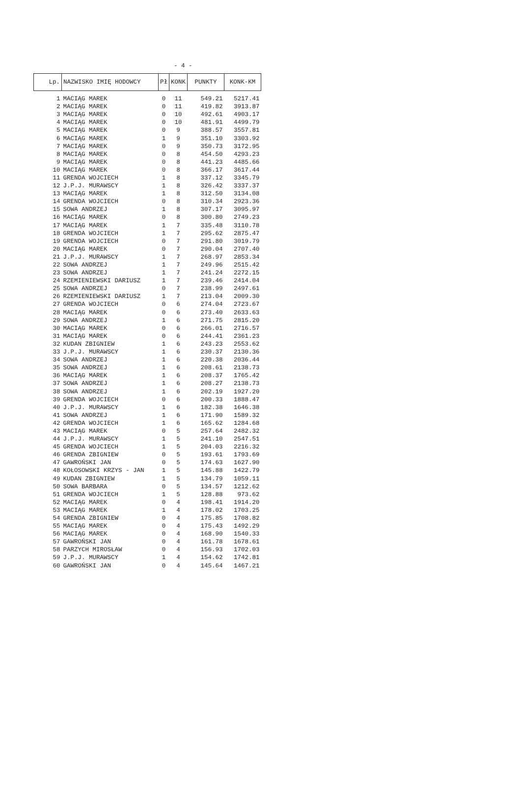- 4 -
| Lp. | NAZWISKO IMIĘ HODOWCY | Pł | KONK | PUNKTY | KONK-KM |
| --- | --- | --- | --- | --- | --- |
| 1 | MACIĄG MAREK | 0 | 11 | 549.21 | 5217.41 |
| 2 | MACIĄG MAREK | 0 | 11 | 419.82 | 3913.87 |
| 3 | MACIĄG MAREK | 0 | 10 | 492.61 | 4903.17 |
| 4 | MACIĄG MAREK | 0 | 10 | 481.91 | 4499.79 |
| 5 | MACIĄG MAREK | 0 | 9 | 388.57 | 3557.81 |
| 6 | MACIĄG MAREK | 1 | 9 | 351.10 | 3303.92 |
| 7 | MACIĄG MAREK | 0 | 9 | 350.73 | 3172.95 |
| 8 | MACIĄG MAREK | 0 | 8 | 454.50 | 4293.23 |
| 9 | MACIĄG MAREK | 0 | 8 | 441.23 | 4485.66 |
| 10 | MACIĄG MAREK | 0 | 8 | 366.17 | 3617.44 |
| 11 | GRENDA WOJCIECH | 1 | 8 | 337.12 | 3345.79 |
| 12 | J.P.J. MURAWSCY | 1 | 8 | 326.42 | 3337.37 |
| 13 | MACIĄG MAREK | 1 | 8 | 312.50 | 3134.08 |
| 14 | GRENDA WOJCIECH | 0 | 8 | 310.34 | 2923.36 |
| 15 | SOWA ANDRZEJ | 1 | 8 | 307.17 | 3095.97 |
| 16 | MACIĄG MAREK | 0 | 8 | 300.80 | 2749.23 |
| 17 | MACIĄG MAREK | 1 | 7 | 335.48 | 3110.78 |
| 18 | GRENDA WOJCIECH | 1 | 7 | 295.62 | 2875.47 |
| 19 | GRENDA WOJCIECH | 0 | 7 | 291.80 | 3019.79 |
| 20 | MACIĄG MAREK | 0 | 7 | 290.04 | 2707.40 |
| 21 | J.P.J. MURAWSCY | 1 | 7 | 268.97 | 2853.34 |
| 22 | SOWA ANDRZEJ | 1 | 7 | 249.96 | 2515.42 |
| 23 | SOWA ANDRZEJ | 1 | 7 | 241.24 | 2272.15 |
| 24 | RZEMIENIEWSKI DARIUSZ | 1 | 7 | 239.46 | 2414.04 |
| 25 | SOWA ANDRZEJ | 0 | 7 | 238.99 | 2497.61 |
| 26 | RZEMIENIEWSKI DARIUSZ | 1 | 7 | 213.04 | 2009.30 |
| 27 | GRENDA WOJCIECH | 0 | 6 | 274.04 | 2723.67 |
| 28 | MACIĄG MAREK | 0 | 6 | 273.40 | 2633.63 |
| 29 | SOWA ANDRZEJ | 1 | 6 | 271.75 | 2815.20 |
| 30 | MACIĄG MAREK | 0 | 6 | 266.01 | 2716.57 |
| 31 | MACIĄG MAREK | 0 | 6 | 244.41 | 2361.23 |
| 32 | KUDAN ZBIGNIEW | 1 | 6 | 243.23 | 2553.62 |
| 33 | J.P.J. MURAWSCY | 1 | 6 | 230.37 | 2130.36 |
| 34 | SOWA ANDRZEJ | 1 | 6 | 220.38 | 2036.44 |
| 35 | SOWA ANDRZEJ | 1 | 6 | 208.61 | 2138.73 |
| 36 | MACIĄG MAREK | 1 | 6 | 208.37 | 1765.42 |
| 37 | SOWA ANDRZEJ | 1 | 6 | 208.27 | 2138.73 |
| 38 | SOWA ANDRZEJ | 1 | 6 | 202.19 | 1927.20 |
| 39 | GRENDA WOJCIECH | 0 | 6 | 200.33 | 1888.47 |
| 40 | J.P.J. MURAWSCY | 1 | 6 | 182.38 | 1646.38 |
| 41 | SOWA ANDRZEJ | 1 | 6 | 171.90 | 1589.32 |
| 42 | GRENDA WOJCIECH | 1 | 6 | 165.62 | 1284.68 |
| 43 | MACIĄG MAREK | 0 | 5 | 257.64 | 2482.32 |
| 44 | J.P.J. MURAWSCY | 1 | 5 | 241.10 | 2547.51 |
| 45 | GRENDA WOJCIECH | 1 | 5 | 204.03 | 2216.32 |
| 46 | GRENDA ZBIGNIEW | 0 | 5 | 193.61 | 1793.69 |
| 47 | GAWROŃSKI JAN | 0 | 5 | 174.63 | 1627.90 |
| 48 | KOŁOSOWSKI KRZYS - JAN | 1 | 5 | 145.88 | 1422.79 |
| 49 | KUDAN ZBIGNIEW | 1 | 5 | 134.79 | 1059.11 |
| 50 | SOWA BARBARA | 0 | 5 | 134.57 | 1212.62 |
| 51 | GRENDA WOJCIECH | 1 | 5 | 128.88 | 973.62 |
| 52 | MACIĄG MAREK | 0 | 4 | 198.41 | 1914.20 |
| 53 | MACIĄG MAREK | 1 | 4 | 178.02 | 1703.25 |
| 54 | GRENDA ZBIGNIEW | 0 | 4 | 175.85 | 1708.82 |
| 55 | MACIĄG MAREK | 0 | 4 | 175.43 | 1492.29 |
| 56 | MACIĄG MAREK | 0 | 4 | 168.90 | 1540.33 |
| 57 | GAWROŃSKI JAN | 0 | 4 | 161.78 | 1678.61 |
| 58 | PARZYCH MIROSŁAW | 0 | 4 | 156.93 | 1702.03 |
| 59 | J.P.J. MURAWSCY | 1 | 4 | 154.62 | 1742.81 |
| 60 | GAWROŃSKI JAN | 0 | 4 | 145.64 | 1467.21 |